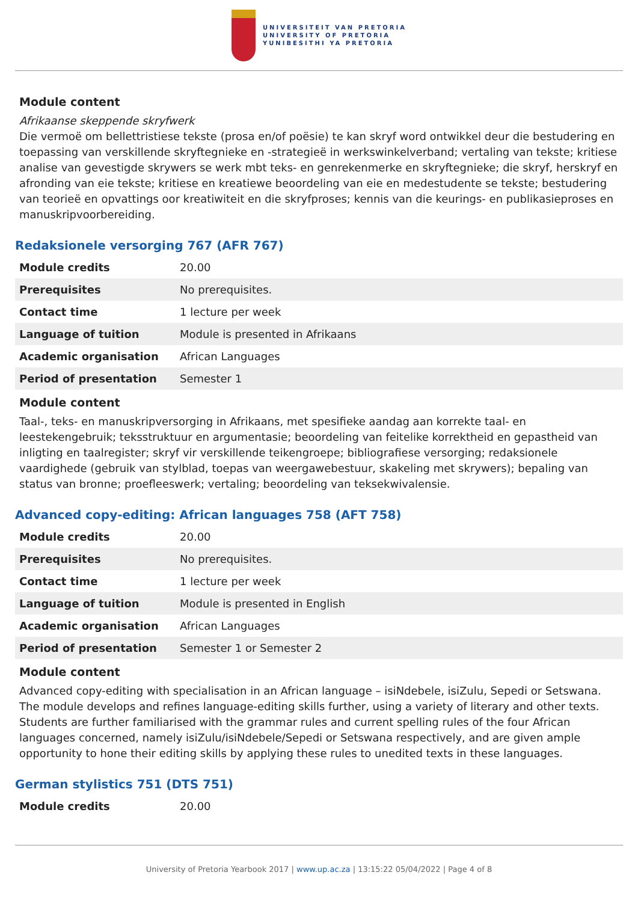UNIVERSITEIT VAN PRETORIA
UNIVERSITY OF PRETORIA
YUNIBESITHI YA PRETORIA
Module content
Afrikaanse skeppende skryfwerk
Die vermoë om bellettristiese tekste (prosa en/of poësie) te kan skryf word ontwikkel deur die bestudering en toepassing van verskillende skryftegnieke en -strategieë in werkswinkelverband; vertaling van tekste; kritiese analise van gevestigde skrywers se werk mbt teks- en genrekenmerke en skryftegnieke; die skryf, herskryf en afronding van eie tekste; kritiese en kreatiewe beoordeling van eie en medestudente se tekste; bestudering van teorieë en opvattings oor kreatiwiteit en die skryfproses; kennis van die keurings- en publikasieproses en manuskripvoorbereiding.
Redaksionele versorging 767 (AFR 767)
| Module credits | 20.00 |
| Prerequisites | No prerequisites. |
| Contact time | 1 lecture per week |
| Language of tuition | Module is presented in Afrikaans |
| Academic organisation | African Languages |
| Period of presentation | Semester 1 |
Module content
Taal-, teks- en manuskripversorging in Afrikaans, met spesifieke aandag aan korrekte taal- en leestekengebruik; teksstruktuur en argumentasie; beoordeling van feitelike korrektheid en gepastheid van inligting en taalregister; skryf vir verskillende teikengroepe; bibliografiese versorging; redaksionele vaardighede (gebruik van stylblad, toepas van weergawebestuur, skakeling met skrywers); bepaling van status van bronne; proefleeswerk; vertaling; beoordeling van teksekwivalensie.
Advanced copy-editing: African languages 758 (AFT 758)
| Module credits | 20.00 |
| Prerequisites | No prerequisites. |
| Contact time | 1 lecture per week |
| Language of tuition | Module is presented in English |
| Academic organisation | African Languages |
| Period of presentation | Semester 1 or Semester 2 |
Module content
Advanced copy-editing with specialisation in an African language – isiNdebele, isiZulu, Sepedi or Setswana. The module develops and refines language-editing skills further, using a variety of literary and other texts. Students are further familiarised with the grammar rules and current spelling rules of the four African languages concerned, namely isiZulu/isiNdebele/Sepedi or Setswana respectively, and are given ample opportunity to hone their editing skills by applying these rules to unedited texts in these languages.
German stylistics 751 (DTS 751)
| Module credits | 20.00 |
University of Pretoria Yearbook 2017 | www.up.ac.za | 13:15:22 05/04/2022 | Page 4 of 8